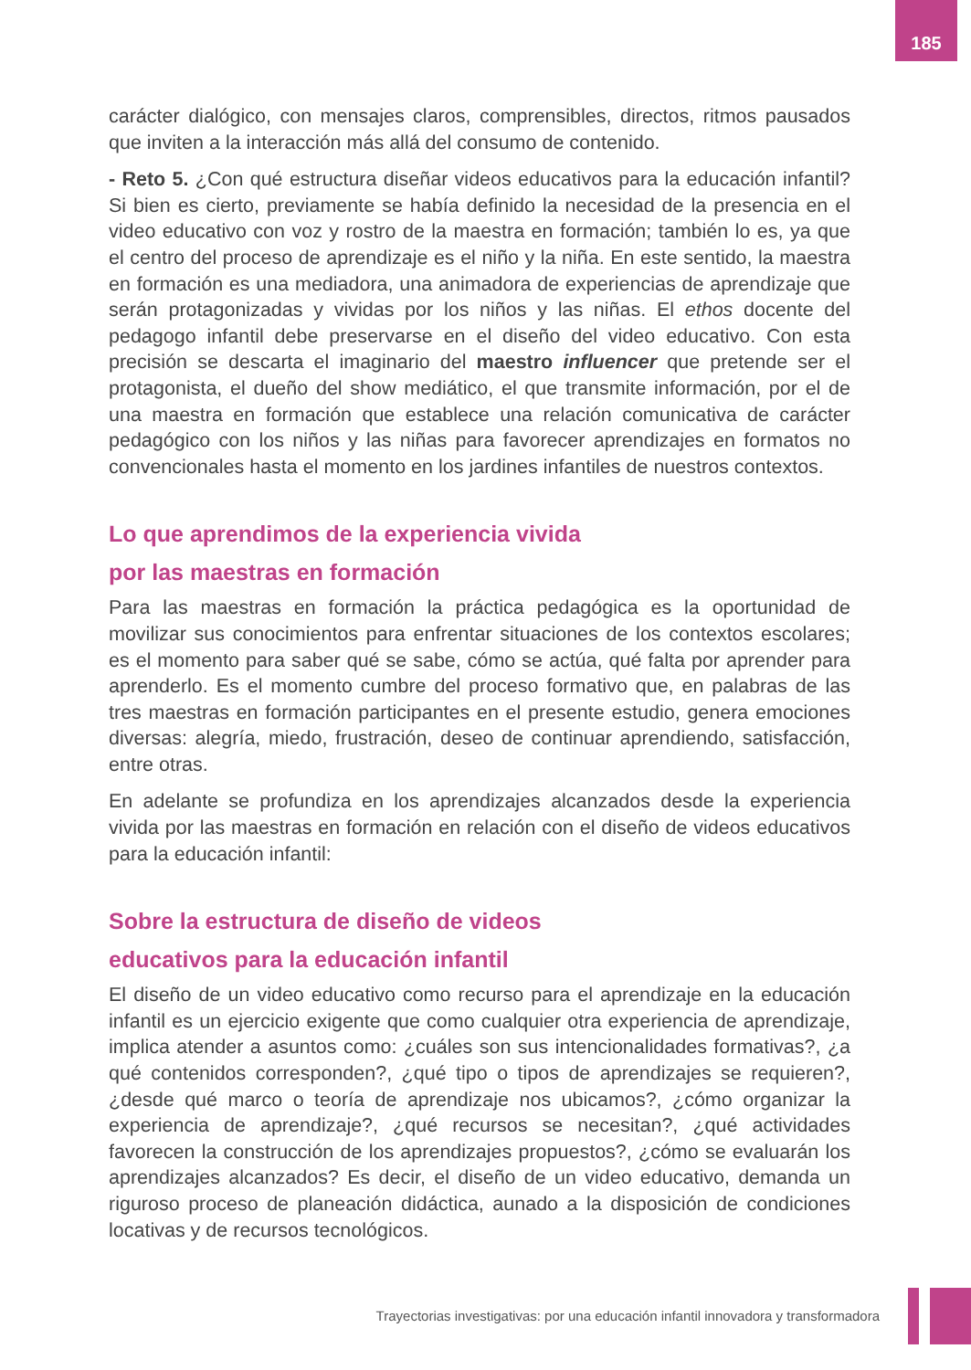185
carácter dialógico, con mensajes claros, comprensibles, directos, ritmos pausados que inviten a la interacción más allá del consumo de contenido.
- Reto 5. ¿Con qué estructura diseñar videos educativos para la educación infantil? Si bien es cierto, previamente se había definido la necesidad de la presencia en el video educativo con voz y rostro de la maestra en formación; también lo es, ya que el centro del proceso de aprendizaje es el niño y la niña. En este sentido, la maestra en formación es una mediadora, una animadora de experiencias de aprendizaje que serán protagonizadas y vividas por los niños y las niñas. El ethos docente del pedagogo infantil debe preservarse en el diseño del video educativo. Con esta precisión se descarta el imaginario del maestro influencer que pretende ser el protagonista, el dueño del show mediático, el que transmite información, por el de una maestra en formación que establece una relación comunicativa de carácter pedagógico con los niños y las niñas para favorecer aprendizajes en formatos no convencionales hasta el momento en los jardines infantiles de nuestros contextos.
Lo que aprendimos de la experiencia vivida
por las maestras en formación
Para las maestras en formación la práctica pedagógica es la oportunidad de movilizar sus conocimientos para enfrentar situaciones de los contextos escolares; es el momento para saber qué se sabe, cómo se actúa, qué falta por aprender para aprenderlo. Es el momento cumbre del proceso formativo que, en palabras de las tres maestras en formación participantes en el presente estudio, genera emociones diversas: alegría, miedo, frustración, deseo de continuar aprendiendo, satisfacción, entre otras.
En adelante se profundiza en los aprendizajes alcanzados desde la experiencia vivida por las maestras en formación en relación con el diseño de videos educativos para la educación infantil:
Sobre la estructura de diseño de videos
educativos para la educación infantil
El diseño de un video educativo como recurso para el aprendizaje en la educación infantil es un ejercicio exigente que como cualquier otra experiencia de aprendizaje, implica atender a asuntos como: ¿cuáles son sus intencionalidades formativas?, ¿a qué contenidos corresponden?, ¿qué tipo o tipos de aprendizajes se requieren?, ¿desde qué marco o teoría de aprendizaje nos ubicamos?, ¿cómo organizar la experiencia de aprendizaje?, ¿qué recursos se necesitan?, ¿qué actividades favorecen la construcción de los aprendizajes propuestos?, ¿cómo se evaluarán los aprendizajes alcanzados? Es decir, el diseño de un video educativo, demanda un riguroso proceso de planeación didáctica, aunado a la disposición de condiciones locativas y de recursos tecnológicos.
Trayectorias investigativas: por una educación infantil innovadora y transformadora